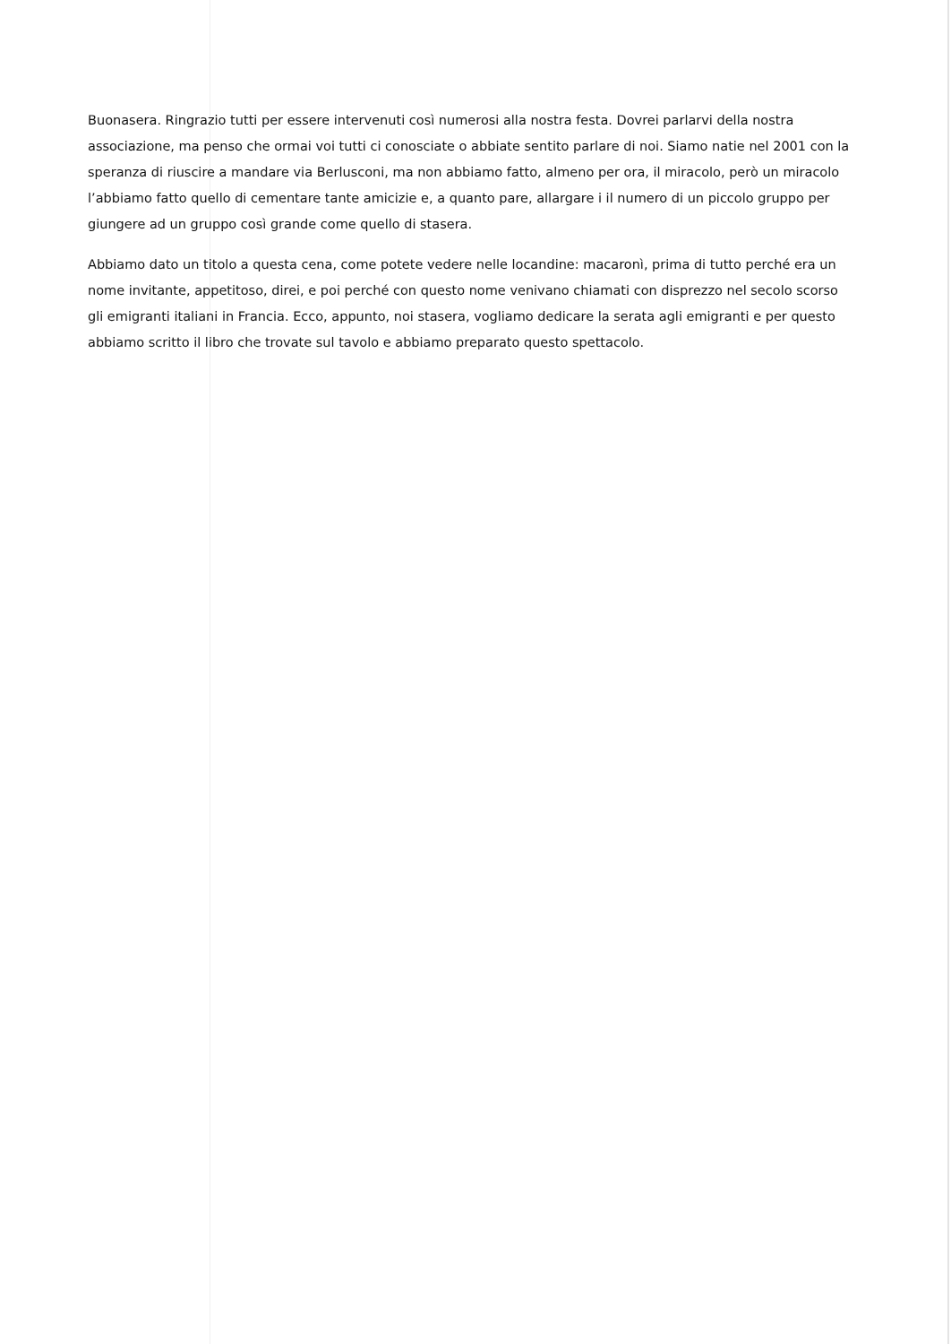Buonasera. Ringrazio tutti per essere intervenuti così numerosi alla nostra festa. Dovrei parlarvi della nostra associazione, ma penso che ormai voi tutti ci conosciate o abbiate sentito parlare di noi. Siamo natie nel 2001 con la speranza di riuscire a mandare via Berlusconi, ma non abbiamo fatto, almeno per ora, il miracolo, però un miracolo l’abbiamo fatto quello di cementare tante amicizie e, a quanto pare, allargare i il numero di un piccolo gruppo per giungere ad un gruppo così grande come quello di stasera.
Abbiamo dato un titolo a questa cena, come potete vedere nelle locandine: macaronì, prima di tutto perché era un nome invitante, appetitoso, direi, e poi perché con questo nome venivano chiamati con disprezzo nel secolo scorso gli emigranti italiani in Francia. Ecco, appunto, noi stasera, vogliamo dedicare la serata agli emigranti e per questo abbiamo scritto il libro che trovate sul tavolo e abbiamo preparato questo spettacolo.